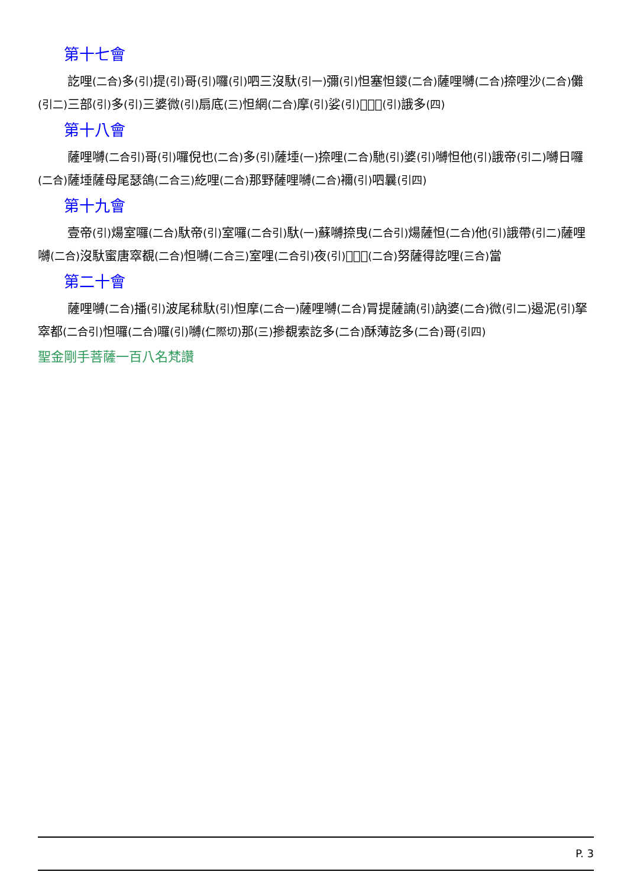第十七會
訖哩(二合) 多(引) 提(引) 哥(引) 囉(引) 呬三沒馱(引一) 彌(引) 怛塞怛鑁(二合) 薩哩嚩(二合) 捺哩沙(二合) 儺(引二) 三部(引) 多(引) 三婆微(引) 扇底(三) 怛網(二合) 摩(引) 娑(引) 𪘨怛他(引) 誐多(四)
第十八會
薩哩嚩(二合引) 哥(引) 囉倪也(二合) 多(引) 薩埵(一) 捺哩(二合) 馳(引) 婆(引) 嚩怛他(引) 誐帝(引二) 嚩日囉(二合) 薩埵薩母尾瑟鴿(二合三) 紇哩(二合) 那野薩哩嚩(二合) 襧(引) 呬曩(引四)
第十九會
壹帝(引) 煬室囉(二合) 馱帝(引) 室囉(二合引) 馱(一) 蘇嚩捺曳(二合引) 煬薩怛(二合) 他(引) 誐帶(引二) 薩哩嚩(二合) 沒馱蜜唐窣覩(二合) 怛嚩(二合三) 室哩(二合引) 夜(引) 𪘨率嚕(二合) 努薩得訖哩(三合) 當
第二十會
薩哩嚩(二合) 播(引) 波尾秫馱(引) 怛摩(二合一) 薩哩嚩(二合) 冐提薩諵(引) 訥婆(二合) 微(引二) 遏泥(引) 拏窣都(二合引) 怛囉(二合) 囉(引) 嚩(仁際切) 那(三) 摻覩索訖多(二合) 酥薄訖多(二合) 哥(引四)
聖金剛手菩薩一百八名梵讚
P. 3